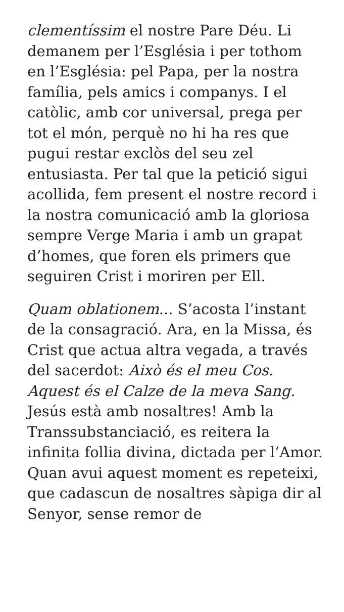clementíssim el nostre Pare Déu. Li demanem per l’Església i per tothom en l’Església: pel Papa, per la nostra família, pels amics i companys. I el catòlic, amb cor universal, prega per tot el món, perquè no hi ha res que pugui restar exclòs del seu zel entusiasta. Per tal que la petició sigui acollida, fem present el nostre record i la nostra comunicació amb la gloriosa sempre Verge Maria i amb un grapat d’homes, que foren els primers que seguiren Crist i moriren per Ell.
Quam oblationem... S’acosta l’instant de la consagració. Ara, en la Missa, és Crist que actua altra vegada, a través del sacerdot: Això és el meu Cos. Aquest és el Calze de la meva Sang. Jesús està amb nosaltres! Amb la Transsubstanciació, es reitera la infinita follia divina, dictada per l’Amor. Quan avui aquest moment es repeteixi, que cadascun de nosaltres sàpiga dir al Senyor, sense remor de